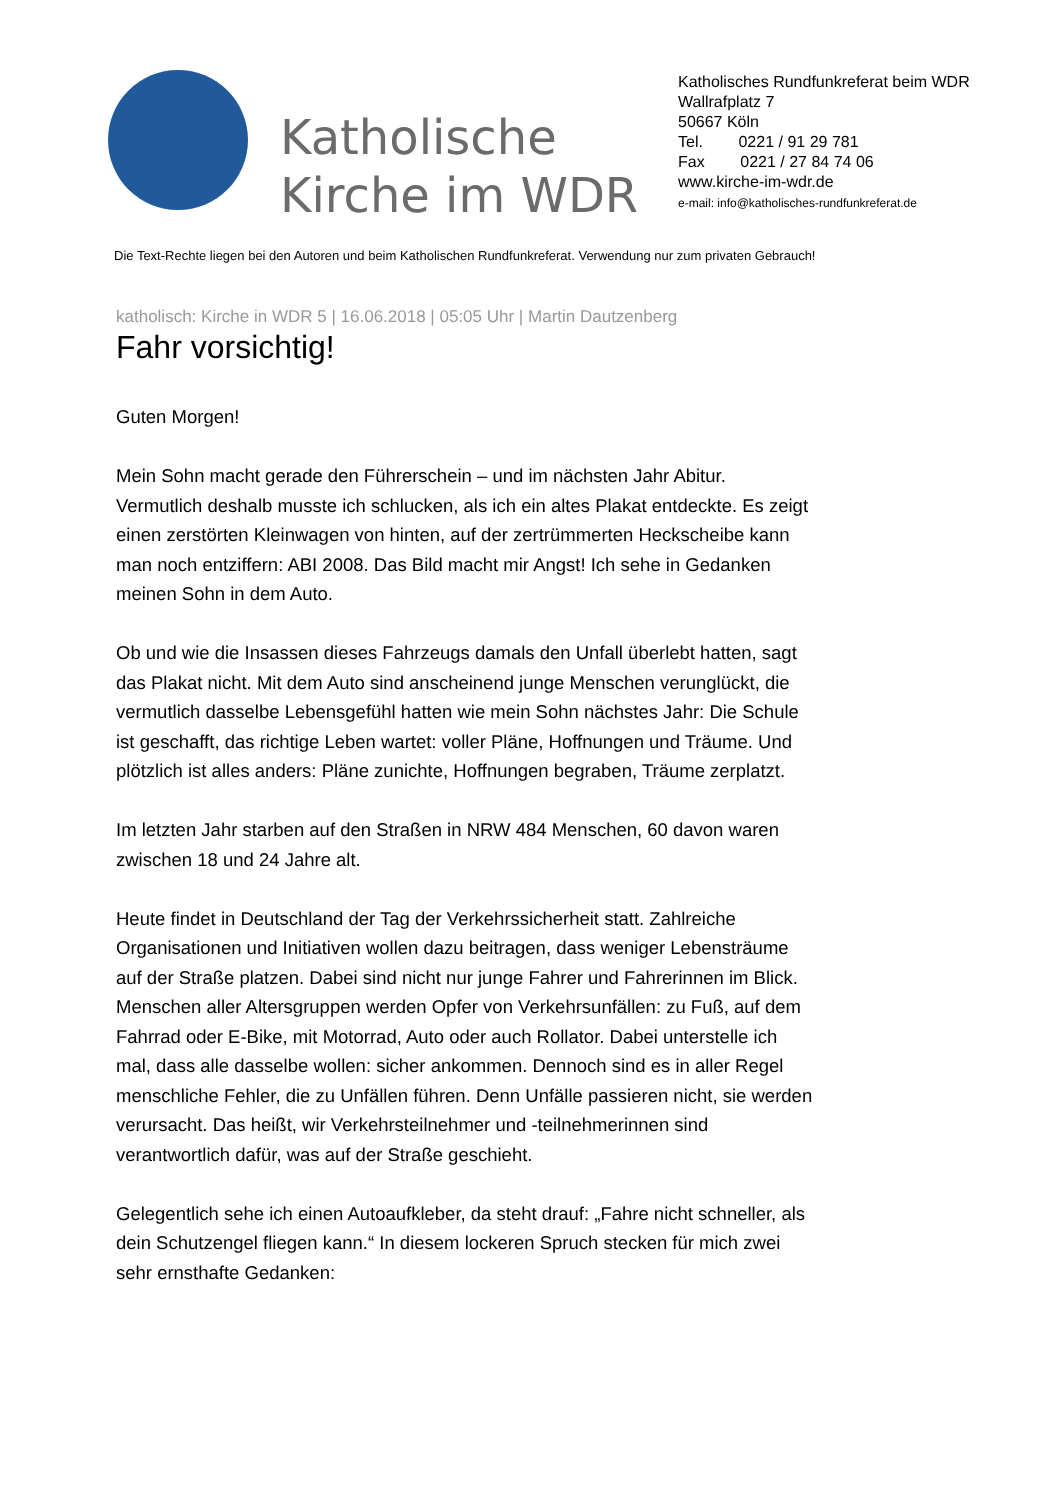Katholische Kirche im WDR
Katholisches Rundfunkreferat beim WDR
Wallrafplatz 7
50667 Köln
Tel. 0221 / 91 29 781
Fax 0221 / 27 84 74 06
www.kirche-im-wdr.de
e-mail: info@katholisches-rundfunkreferat.de
Die Text-Rechte liegen bei den Autoren und beim Katholischen Rundfunkreferat. Verwendung nur zum privaten Gebrauch!
katholisch: Kirche in WDR 5 | 16.06.2018 | 05:05 Uhr | Martin Dautzenberg
Fahr vorsichtig!
Guten Morgen!
Mein Sohn macht gerade den Führerschein – und im nächsten Jahr Abitur. Vermutlich deshalb musste ich schlucken, als ich ein altes Plakat entdeckte. Es zeigt einen zerstörten Kleinwagen von hinten, auf der zertrümmerten Heckscheibe kann man noch entziffern: ABI 2008. Das Bild macht mir Angst! Ich sehe in Gedanken meinen Sohn in dem Auto.
Ob und wie die Insassen dieses Fahrzeugs damals den Unfall überlebt hatten, sagt das Plakat nicht. Mit dem Auto sind anscheinend junge Menschen verunglückt, die vermutlich dasselbe Lebensgefühl hatten wie mein Sohn nächstes Jahr: Die Schule ist geschafft, das richtige Leben wartet: voller Pläne, Hoffnungen und Träume. Und plötzlich ist alles anders: Pläne zunichte, Hoffnungen begraben, Träume zerplatzt.
Im letzten Jahr starben auf den Straßen in NRW 484 Menschen, 60 davon waren zwischen 18 und 24 Jahre alt.
Heute findet in Deutschland der Tag der Verkehrssicherheit statt. Zahlreiche Organisationen und Initiativen wollen dazu beitragen, dass weniger Lebensträume auf der Straße platzen. Dabei sind nicht nur junge Fahrer und Fahrerinnen im Blick. Menschen aller Altersgruppen werden Opfer von Verkehrsunfällen: zu Fuß, auf dem Fahrrad oder E-Bike, mit Motorrad, Auto oder auch Rollator. Dabei unterstelle ich mal, dass alle dasselbe wollen: sicher ankommen. Dennoch sind es in aller Regel menschliche Fehler, die zu Unfällen führen. Denn Unfälle passieren nicht, sie werden verursacht. Das heißt, wir Verkehrsteilnehmer und -teilnehmerinnen sind verantwortlich dafür, was auf der Straße geschieht.
Gelegentlich sehe ich einen Autoaufkleber, da steht drauf: „Fahre nicht schneller, als dein Schutzengel fliegen kann.“ In diesem lockeren Spruch stecken für mich zwei sehr ernsthafte Gedanken: